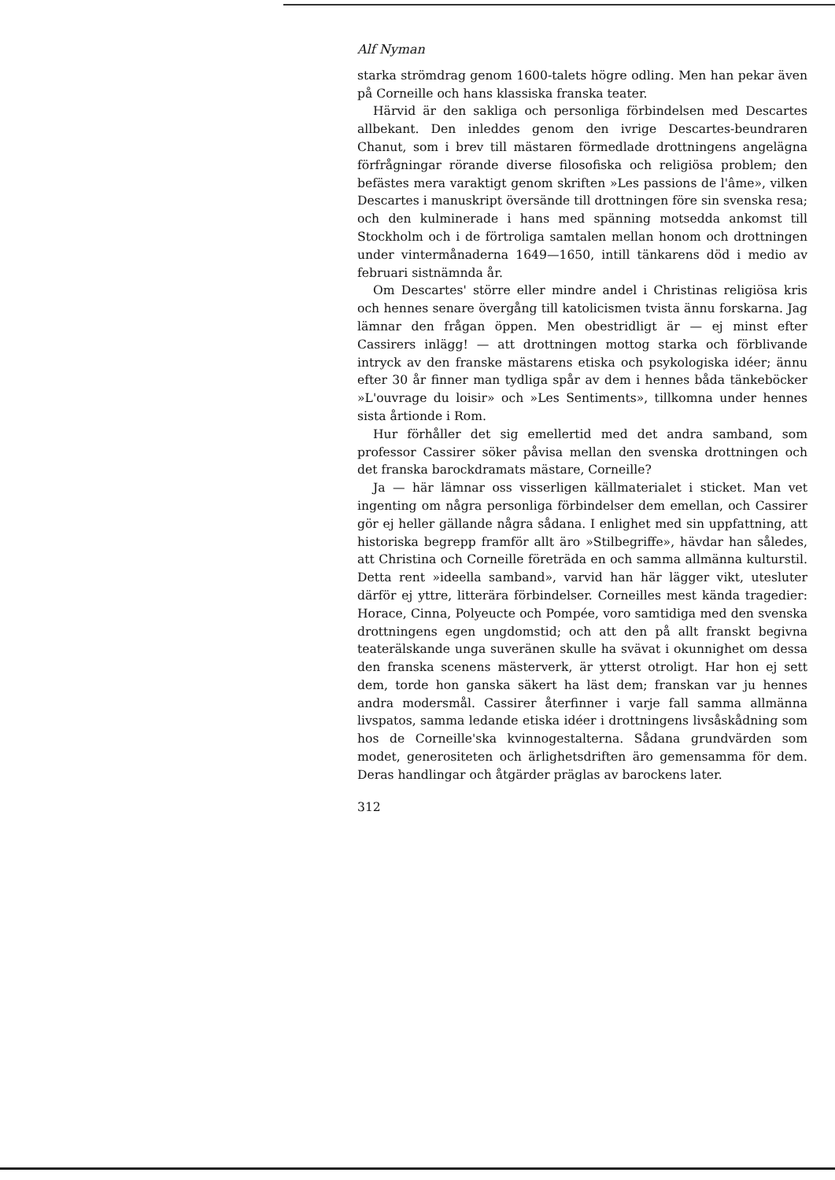Alf Nyman
starka strömdrag genom 1600-talets högre odling. Men han pekar även på Corneille och hans klassiska franska teater.
Härvid är den sakliga och personliga förbindelsen med Descartes allbekant. Den inleddes genom den ivrige Descartes-beundraren Chanut, som i brev till mästaren förmedlade drottningens angelägna förfrågningar rörande diverse filosofiska och religiösa problem; den befästes mera varaktigt genom skriften »Les passions de l'âme», vilken Descartes i manuskript översände till drottningen före sin svenska resa; och den kulminerade i hans med spänning motsedda ankomst till Stockholm och i de förtroliga samtalen mellan honom och drottningen under vintermånaderna 1649—1650, intill tänkarens död i medio av februari sistnämnda år.
Om Descartes' större eller mindre andel i Christinas religiösa kris och hennes senare övergång till katolicismen tvista ännu forskarna. Jag lämnar den frågan öppen. Men obestridligt är — ej minst efter Cassirers inlägg! — att drottningen mottog starka och förblivande intryck av den franske mästarens etiska och psykologiska idéer; ännu efter 30 år finner man tydliga spår av dem i hennes båda tänkeböcker »L'ouvrage du loisir» och »Les Sentiments», tillkomna under hennes sista årtionde i Rom.
Hur förhåller det sig emellertid med det andra samband, som professor Cassirer söker påvisa mellan den svenska drottningen och det franska barockdramats mästare, Corneille?
Ja — här lämnar oss visserligen källmaterialet i sticket. Man vet ingenting om några personliga förbindelser dem emellan, och Cassirer gör ej heller gällande några sådana. I enlighet med sin uppfattning, att historiska begrepp framför allt äro »Stilbegriffe», hävdar han således, att Christina och Corneille företräda en och samma allmänna kulturstil. Detta rent »ideella samband», varvid han här lägger vikt, utesluter därför ej yttre, litterära förbindelser. Corneilles mest kända tragedier: Horace, Cinna, Polyeucte och Pompée, voro samtidiga med den svenska drottningens egen ungdomstid; och att den på allt franskt begivna teaterälskande unga suveränen skulle ha svävat i okunnighet om dessa den franska scenens mästerverk, är ytterst otroligt. Har hon ej sett dem, torde hon ganska säkert ha läst dem; franskan var ju hennes andra modersmål. Cassirer återfinner i varje fall samma allmänna livspatos, samma ledande etiska idéer i drottningens livsåskådning som hos de Corneille'ska kvinnogestalterna. Sådana grundvärden som modet, generositeten och ärlighetsdriften äro gemensamma för dem. Deras handlingar och åtgärder präglas av barockens later.
312